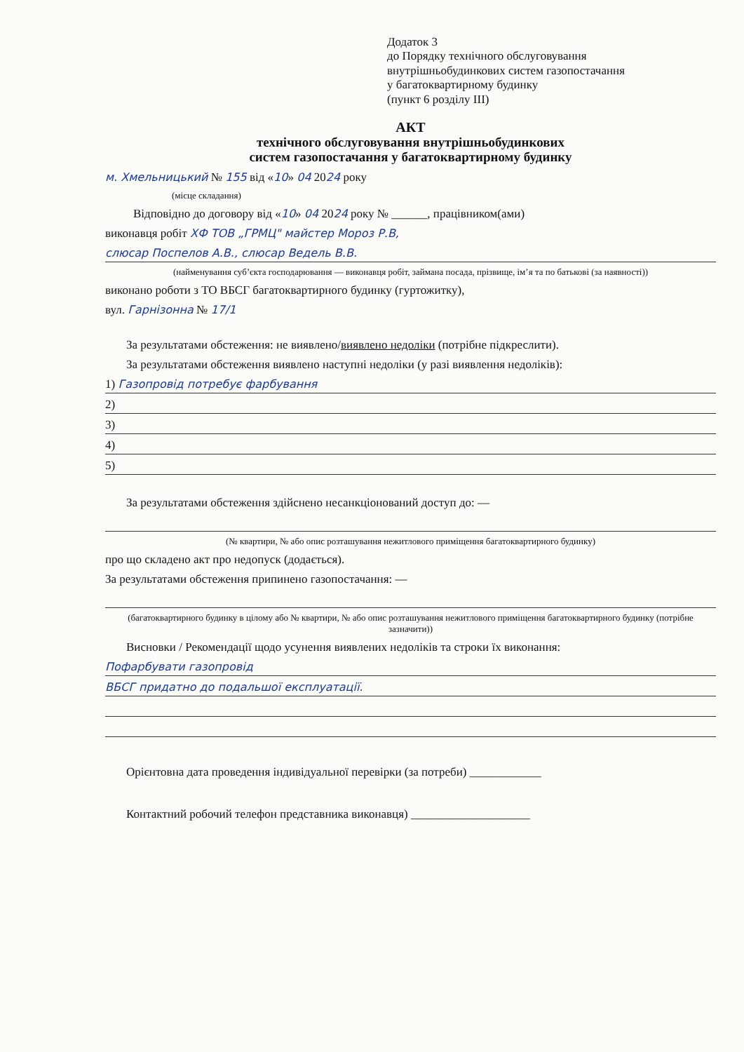Додаток 3
до Порядку технічного обслуговування
внутрішньобудинкових систем газопостачання
у багатоквартирному будинку
(пункт 6 розділу III)
АКТ
технічного обслуговування внутрішньобудинкових
систем газопостачання у багатоквартирному будинку
м. Хмельницький № 155 від «10» 04 2024 року
(місце складання)
Відповідно до договору від «10» 04 2024 року № ______, працівником(ами)
виконавця робіт ХФ ТОВ „ГРМЦ" майстер Мороз Р.В,
слюсар Поспелов А.В., слюсар Ведель В.В.
(найменування суб’єкта господарювання — виконавця робіт, займана посада, прізвище, ім’я та по батькові (за наявності))
виконано роботи з ТО ВБСГ багатоквартирного будинку (гуртожитку),
вул. Гарнізонна № 17/1
За результатами обстеження: не виявлено/виявлено недоліки (потрібне підкреслити).
За результатами обстеження виявлено наступні недоліки (у разі виявлення недоліків):
1) Газопровід потребує фарбування
2)
3)
4)
5)
За результатами обстеження здійснено несанкціонований доступ до: —
(№ квартири, № або опис розташування нежитлового приміщення багатоквартирного будинку)
про що складено акт про недопуск (додається).
За результатами обстеження припинено газопостачання: —
(багатоквартирного будинку в цілому або № квартири, № або опис розташування нежитлового приміщення багатоквартирного будинку (потрібне зазначити))
Висновки / Рекомендації щодо усунення виявлених недоліків та строки їх виконання:
Пофарбувати газопровід
ВБСГ придатно до подальшої експлуатації.
Орієнтовна дата проведення індивідуальної перевірки (за потреби) ____________
Контактний робочий телефон представника виконавця) ____________________